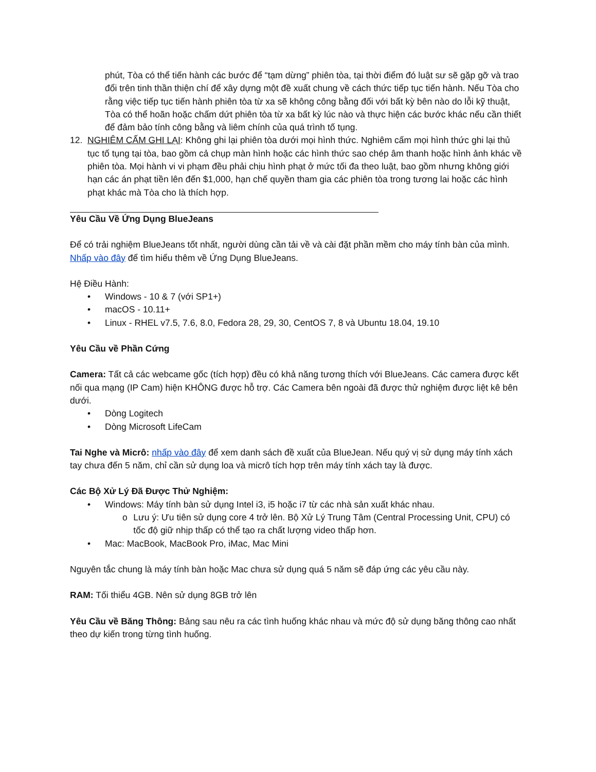phút, Tòa có thể tiến hành các bước để “tạm dừng” phiên tòa, tại thời điểm đó luật sư sẽ gặp gỡ và trao đổi trên tinh thần thiện chí để xây dựng một đề xuất chung về cách thức tiếp tục tiến hành. Nếu Tòa cho rằng việc tiếp tục tiến hành phiên tòa từ xa sẽ không công bằng đối với bất kỳ bên nào do lỗi kỹ thuật, Tòa có thể hoãn hoặc chấm dứt phiên tòa từ xa bất kỳ lúc nào và thực hiện các bước khác nếu cần thiết để đảm bảo tính công bằng và liêm chính của quá trình tố tụng.
12. NGHIÊM CẤM GHI LẠI: Không ghi lại phiên tòa dưới mọi hình thức. Nghiêm cấm mọi hình thức ghi lại thủ tục tố tụng tại tòa, bao gồm cả chụp màn hình hoặc các hình thức sao chép âm thanh hoặc hình ảnh khác về phiên tòa. Mọi hành vi vi phạm đều phải chịu hình phạt ở mức tối đa theo luật, bao gồm nhưng không giới hạn các án phạt tiền lên đến $1,000, hạn chế quyền tham gia các phiên tòa trong tương lai hoặc các hình phạt khác mà Tòa cho là thích hợp.
Yêu Cầu Về Ứng Dụng BlueJeans
Để có trải nghiệm BlueJeans tốt nhất, người dùng cần tải về và cài đặt phần mềm cho máy tính bàn của mình. Nhấp vào đây để tìm hiểu thêm về Ứng Dụng BlueJeans.
Hệ Điều Hành:
• Windows - 10 & 7 (với SP1+)
• macOS - 10.11+
• Linux - RHEL v7.5, 7.6, 8.0, Fedora 28, 29, 30, CentOS 7, 8 và Ubuntu 18.04, 19.10
Yêu Cầu về Phần Cứng
Camera: Tất cả các webcame gốc (tích hợp) đều có khả năng tương thích với BlueJeans. Các camera được kết nối qua mạng (IP Cam) hiện KHÔNG được hỗ trợ. Các Camera bên ngoài đã được thử nghiệm được liệt kê bên dưới.
• Dòng Logitech
• Dòng Microsoft LifeCam
Tai Nghe và Micrô: nhấp vào đây để xem danh sách đề xuất của BlueJean. Nếu quý vị sử dụng máy tính xách tay chưa đến 5 năm, chỉ cần sử dụng loa và micrô tích hợp trên máy tính xách tay là được.
Các Bộ Xử Lý Đã Được Thử Nghiệm:
• Windows: Máy tính bàn sử dụng Intel i3, i5 hoặc i7 từ các nhà sản xuất khác nhau.
o Lưu ý: Ưu tiên sử dụng core 4 trở lên. Bộ Xử Lý Trung Tâm (Central Processing Unit, CPU) có tốc độ giữ nhịp thấp có thể tạo ra chất lượng video thấp hơn.
• Mac: MacBook, MacBook Pro, iMac, Mac Mini
Nguyên tắc chung là máy tính bàn hoặc Mac chưa sử dụng quá 5 năm sẽ đáp ứng các yêu cầu này.
RAM: Tối thiểu 4GB. Nên sử dụng 8GB trở lên
Yêu Cầu về Băng Thông: Bảng sau nêu ra các tình huống khác nhau và mức độ sử dụng băng thông cao nhất theo dự kiến trong từng tình huống.